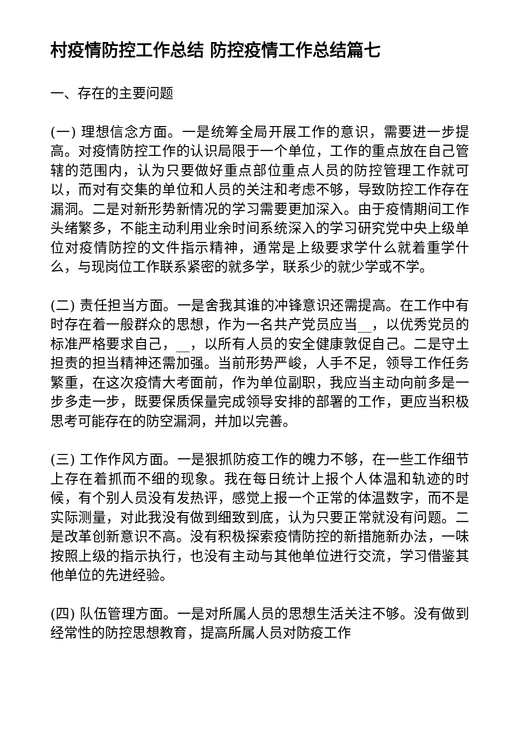村疫情防控工作总结 防控疫情工作总结篇七
一、存在的主要问题
(一) 理想信念方面。一是统筹全局开展工作的意识，需要进一步提高。对疫情防控工作的认识局限于一个单位，工作的重点放在自己管辖的范围内，认为只要做好重点部位重点人员的防控管理工作就可以，而对有交集的单位和人员的关注和考虑不够，导致防控工作存在漏洞。二是对新形势新情况的学习需要更加深入。由于疫情期间工作头绪繁多，不能主动利用业余时间系统深入的学习研究党中央上级单位对疫情防控的文件指示精神，通常是上级要求学什么就着重学什么，与现岗位工作联系紧密的就多学，联系少的就少学或不学。
(二) 责任担当方面。一是舍我其谁的冲锋意识还需提高。在工作中有时存在着一般群众的思想，作为一名共产党员应当__，以优秀党员的标准严格要求自己，__，以所有人员的安全健康敦促自己。二是守土担责的担当精神还需加强。当前形势严峻，人手不足，领导工作任务繁重，在这次疫情大考面前，作为单位副职，我应当主动向前多是一步多走一步，既要保质保量完成领导安排的部署的工作，更应当积极思考可能存在的防空漏洞，并加以完善。
(三) 工作作风方面。一是狠抓防疫工作的魄力不够，在一些工作细节上存在着抓而不细的现象。我在每日统计上报个人体温和轨迹的时候，有个别人员没有发热评，感觉上报一个正常的体温数字，而不是实际测量，对此我没有做到细致到底，认为只要正常就没有问题。二是改革创新意识不高。没有积极探索疫情防控的新措施新办法，一味按照上级的指示执行，也没有主动与其他单位进行交流，学习借鉴其他单位的先进经验。
(四) 队伍管理方面。一是对所属人员的思想生活关注不够。没有做到经常性的防控思想教育，提高所属人员对防疫工作